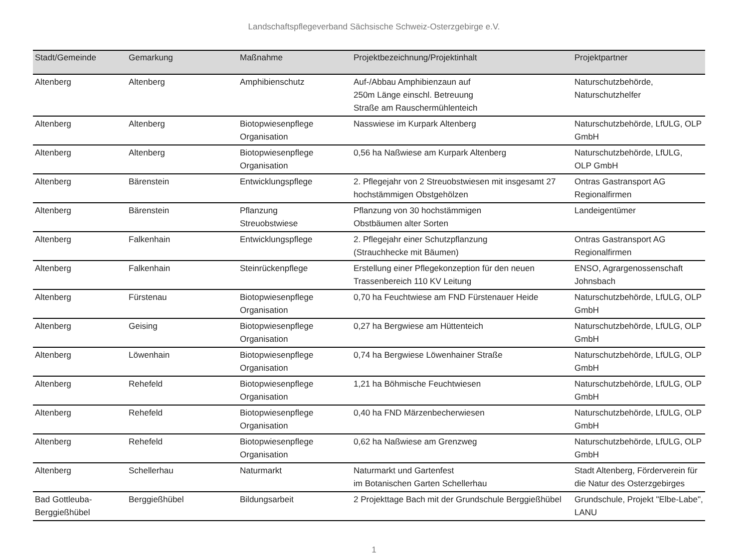Landschaftspflegeverband Sächsische Schweiz-Osterzgebirge e.V.
| Stadt/Gemeinde | Gemarkung | Maßnahme | Projektbezeichnung/Projektinhalt | Projektpartner |
| --- | --- | --- | --- | --- |
| Altenberg | Altenberg | Amphibienschutz | Auf-/Abbau Amphibienzaun auf 250m Länge einschl. Betreuung Straße am Rauschermühlenteich | Naturschutzbehörde, Naturschutzhelfer |
| Altenberg | Altenberg | Biotopwiesenpflege Organisation | Nasswiese im Kurpark Altenberg | Naturschutzbehörde, LfULG, OLP GmbH |
| Altenberg | Altenberg | Biotopwiesenpflege Organisation | 0,56 ha Naßwiese am Kurpark Altenberg | Naturschutzbehörde, LfULG, OLP GmbH |
| Altenberg | Bärenstein | Entwicklungspflege | 2. Pflegejahr von 2 Streuobstwiesen mit insgesamt 27 hochstämmigen Obstgehölzen | Ontras Gastransport AG Regionalfirmen |
| Altenberg | Bärenstein | Pflanzung Streuobstwiese | Pflanzung von 30 hochstämmigen Obstbäumen alter Sorten | Landeigentümer |
| Altenberg | Falkenhain | Entwicklungspflege | 2. Pflegejahr einer Schutzpflanzung (Strauchhecke mit Bäumen) | Ontras Gastransport AG Regionalfirmen |
| Altenberg | Falkenhain | Steinrückenpflege | Erstellung einer Pflegekonzeption für den neuen Trassenbereich 110 KV Leitung | ENSO, Agrargenossenschaft Johnsbach |
| Altenberg | Fürstenau | Biotopwiesenpflege Organisation | 0,70 ha Feuchtwiese am FND Fürstenauer Heide | Naturschutzbehörde, LfULG, OLP GmbH |
| Altenberg | Geising | Biotopwiesenpflege Organisation | 0,27 ha Bergwiese am Hüttenteich | Naturschutzbehörde, LfULG, OLP GmbH |
| Altenberg | Löwenhain | Biotopwiesenpflege Organisation | 0,74 ha Bergwiese Löwenhainer Straße | Naturschutzbehörde, LfULG, OLP GmbH |
| Altenberg | Rehefeld | Biotopwiesenpflege Organisation | 1,21 ha Böhmische Feuchtwiesen | Naturschutzbehörde, LfULG, OLP GmbH |
| Altenberg | Rehefeld | Biotopwiesenpflege Organisation | 0,40 ha FND Märzenbecherwiesen | Naturschutzbehörde, LfULG, OLP GmbH |
| Altenberg | Rehefeld | Biotopwiesenpflege Organisation | 0,62 ha Naßwiese am Grenzweg | Naturschutzbehörde, LfULG, OLP GmbH |
| Altenberg | Schellerhau | Naturmarkt | Naturmarkt und Gartenfest im Botanischen Garten Schellerhau | Stadt Altenberg, Förderverein für die Natur des Osterzgebirges |
| Bad Gottleuba-Berggießhübel | Berggießhübel | Bildungsarbeit | 2 Projekttage Bach mit der Grundschule Berggießhübel | Grundschule, Projekt "Elbe-Labe", LANU |
1